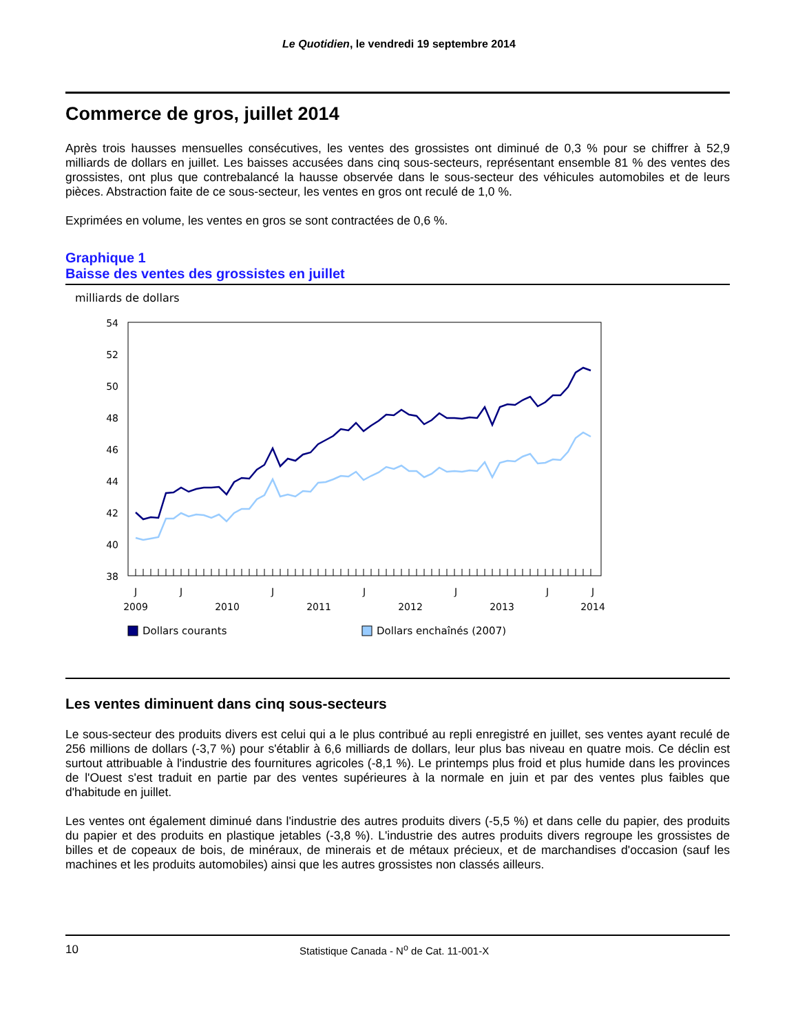Le Quotidien, le vendredi 19 septembre 2014
Commerce de gros, juillet 2014
Après trois hausses mensuelles consécutives, les ventes des grossistes ont diminué de 0,3 % pour se chiffrer à 52,9 milliards de dollars en juillet. Les baisses accusées dans cinq sous-secteurs, représentant ensemble 81 % des ventes des grossistes, ont plus que contrebalancé la hausse observée dans le sous-secteur des véhicules automobiles et de leurs pièces. Abstraction faite de ce sous-secteur, les ventes en gros ont reculé de 1,0 %.
Exprimées en volume, les ventes en gros se sont contractées de 0,6 %.
Graphique 1
Baisse des ventes des grossistes en juillet
milliards de dollars
54
52
50
48
46
44
42
40
38
J
J
J
J
J
J
J
2009
2010
2011
2012
2013
2014
Dollars courants
Dollars enchaînés (2007)
Les ventes diminuent dans cinq sous-secteurs
Le sous-secteur des produits divers est celui qui a le plus contribué au repli enregistré en juillet, ses ventes ayant reculé de 256 millions de dollars (-3,7 %) pour s'établir à 6,6 milliards de dollars, leur plus bas niveau en quatre mois. Ce déclin est surtout attribuable à l'industrie des fournitures agricoles (-8,1 %). Le printemps plus froid et plus humide dans les provinces de l'Ouest s'est traduit en partie par des ventes supérieures à la normale en juin et par des ventes plus faibles que d'habitude en juillet.
Les ventes ont également diminué dans l'industrie des autres produits divers (-5,5 %) et dans celle du papier, des produits du papier et des produits en plastique jetables (-3,8 %). L'industrie des autres produits divers regroupe les grossistes de billes et de copeaux de bois, de minéraux, de minerais et de métaux précieux, et de marchandises d'occasion (sauf les machines et les produits automobiles) ainsi que les autres grossistes non classés ailleurs.
10 Statistique Canada - N<sup>o</sup> de Cat. 11-001-X